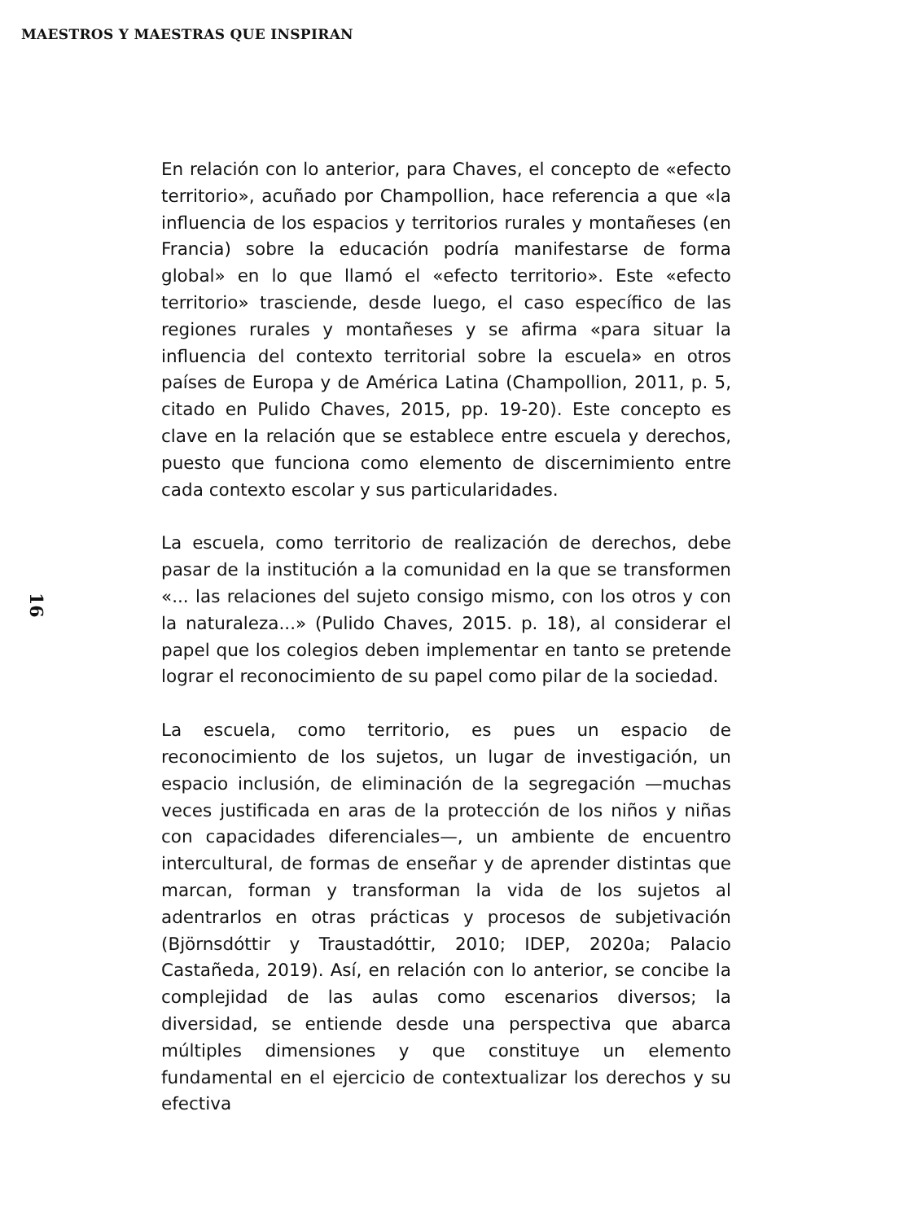MAESTROS Y MAESTRAS QUE INSPIRAN
16
En relación con lo anterior, para Chaves, el concepto de «efecto territorio», acuñado por Champollion, hace referencia a que «la influencia de los espacios y territorios rurales y montañeses (en Francia) sobre la educación podría manifestarse de forma global» en lo que llamó el «efecto territorio». Este «efecto territorio» trasciende, desde luego, el caso específico de las regiones rurales y montañeses y se afirma «para situar la influencia del contexto territorial sobre la escuela» en otros países de Europa y de América Latina (Champollion, 2011, p. 5, citado en Pulido Chaves, 2015, pp. 19-20). Este concepto es clave en la relación que se establece entre escuela y derechos, puesto que funciona como elemento de discernimiento entre cada contexto escolar y sus particularidades.
La escuela, como territorio de realización de derechos, debe pasar de la institución a la comunidad en la que se transformen «... las relaciones del sujeto consigo mismo, con los otros y con la naturaleza...» (Pulido Chaves, 2015. p. 18), al considerar el papel que los colegios deben implementar en tanto se pretende lograr el reconocimiento de su papel como pilar de la sociedad.
La escuela, como territorio, es pues un espacio de reconocimiento de los sujetos, un lugar de investigación, un espacio inclusión, de eliminación de la segregación —muchas veces justificada en aras de la protección de los niños y niñas con capacidades diferenciales—, un ambiente de encuentro intercultural, de formas de enseñar y de aprender distintas que marcan, forman y transforman la vida de los sujetos al adentrarlos en otras prácticas y procesos de subjetivación (Björnsdóttir y Traustadóttir, 2010; IDEP, 2020a; Palacio Castañeda, 2019). Así, en relación con lo anterior, se concibe la complejidad de las aulas como escenarios diversos; la diversidad, se entiende desde una perspectiva que abarca múltiples dimensiones y que constituye un elemento fundamental en el ejercicio de contextualizar los derechos y su efectiva